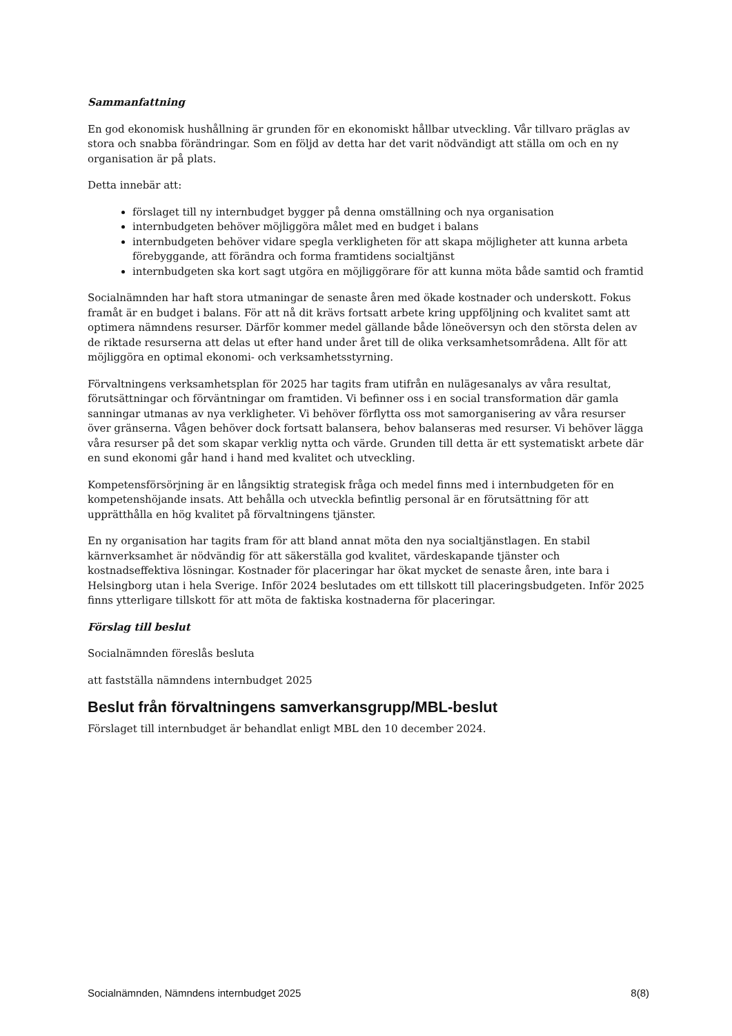Sammanfattning
En god ekonomisk hushållning är grunden för en ekonomiskt hållbar utveckling. Vår tillvaro präglas av stora och snabba förändringar. Som en följd av detta har det varit nödvändigt att ställa om och en ny organisation är på plats.
Detta innebär att:
förslaget till ny internbudget bygger på denna omställning och nya organisation
internbudgeten behöver möjliggöra målet med en budget i balans
internbudgeten behöver vidare spegla verkligheten för att skapa möjligheter att kunna arbeta förebyggande, att förändra och forma framtidens socialtjänst
internbudgeten ska kort sagt utgöra en möjliggörare för att kunna möta både samtid och framtid
Socialnämnden har haft stora utmaningar de senaste åren med ökade kostnader och underskott. Fokus framåt är en budget i balans. För att nå dit krävs fortsatt arbete kring uppföljning och kvalitet samt att optimera nämndens resurser. Därför kommer medel gällande både löneöversyn och den största delen av de riktade resurserna att delas ut efter hand under året till de olika verksamhetsområdena. Allt för att möjliggöra en optimal ekonomi- och verksamhetsstyrning.
Förvaltningens verksamhetsplan för 2025 har tagits fram utifrån en nulägesanalys av våra resultat, förutsättningar och förväntningar om framtiden. Vi befinner oss i en social transformation där gamla sanningar utmanas av nya verkligheter. Vi behöver förflytta oss mot samorganisering av våra resurser över gränserna. Vågen behöver dock fortsatt balansera, behov balanseras med resurser. Vi behöver lägga våra resurser på det som skapar verklig nytta och värde. Grunden till detta är ett systematiskt arbete där en sund ekonomi går hand i hand med kvalitet och utveckling.
Kompetensförsörjning är en långsiktig strategisk fråga och medel finns med i internbudgeten för en kompetenshöjande insats. Att behålla och utveckla befintlig personal är en förutsättning för att upprätthålla en hög kvalitet på förvaltningens tjänster.
En ny organisation har tagits fram för att bland annat möta den nya socialtjänstlagen. En stabil kärnverksamhet är nödvändig för att säkerställa god kvalitet, värdeskapande tjänster och kostnadseffektiva lösningar. Kostnader för placeringar har ökat mycket de senaste åren, inte bara i Helsingborg utan i hela Sverige. Inför 2024 beslutades om ett tillskott till placeringsbudgeten. Inför 2025 finns ytterligare tillskott för att möta de faktiska kostnaderna för placeringar.
Förslag till beslut
Socialnämnden föreslås besluta
att fastställa nämndens internbudget 2025
Beslut från förvaltningens samverkansgrupp/MBL-beslut
Förslaget till internbudget är behandlat enligt MBL den 10 december 2024.
Socialnämnden, Nämndens internbudget 2025 8(8)